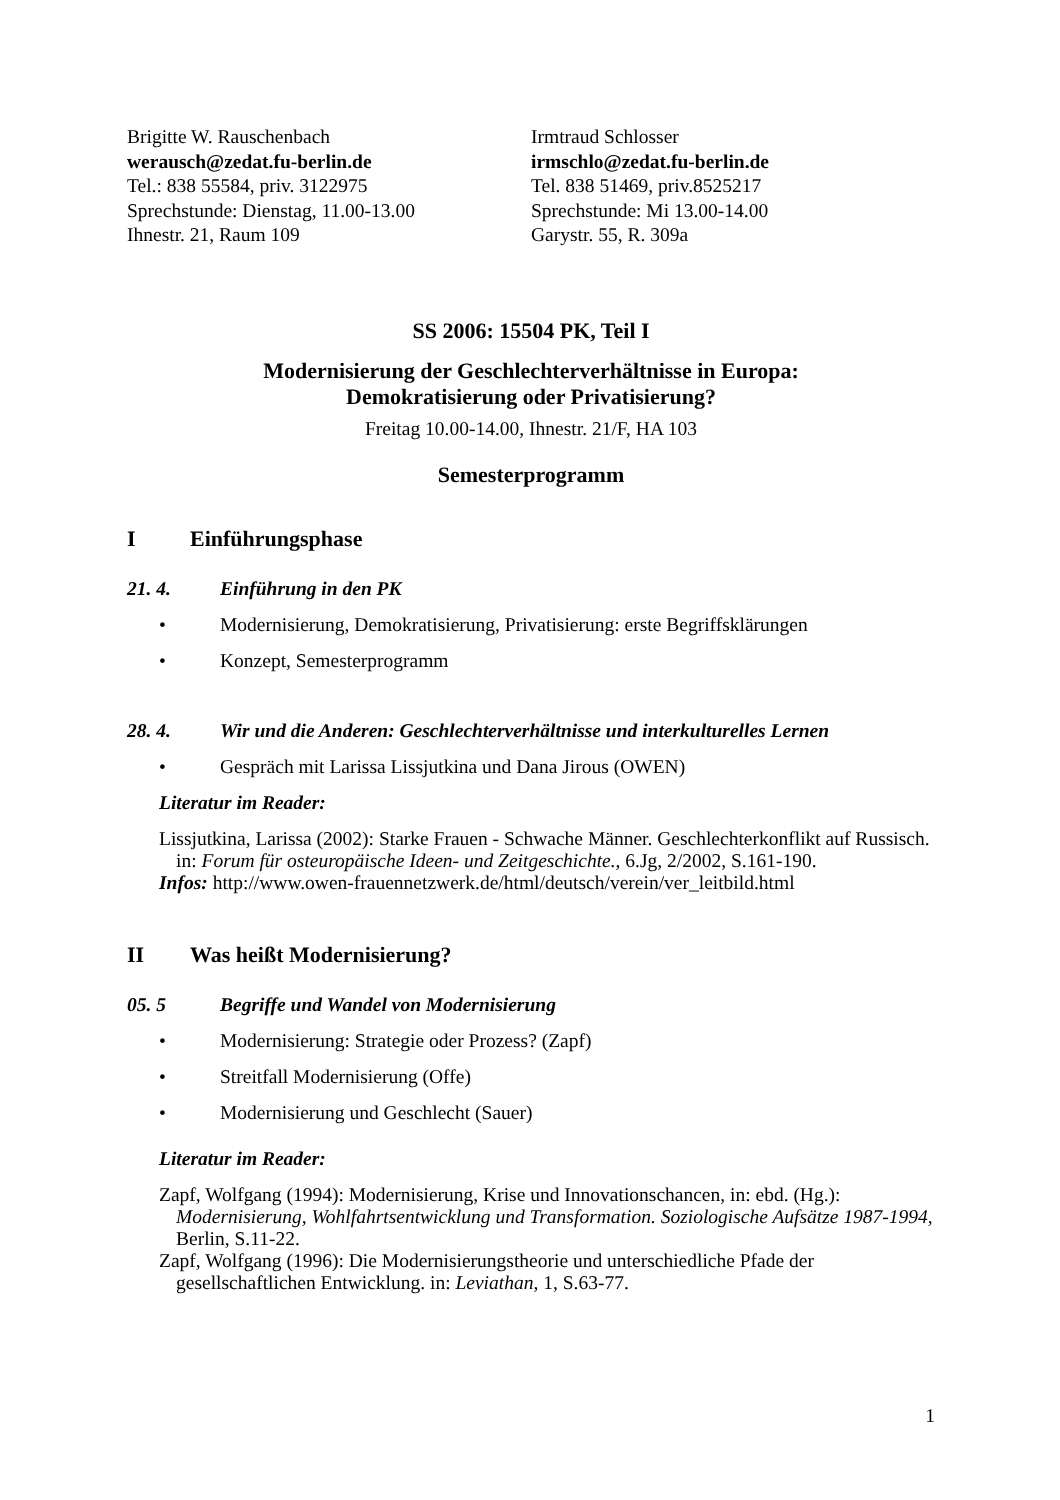Brigitte W. Rauschenbach
werausch@zedat.fu-berlin.de
Tel.: 838 55584, priv. 3122975
Sprechstunde: Dienstag, 11.00-13.00
Ihnestr. 21, Raum 109
Irmtraud Schlosser
irmschlo@zedat.fu-berlin.de
Tel. 838 51469, priv.8525217
Sprechstunde: Mi 13.00-14.00
Garystr. 55, R. 309a
SS 2006: 15504 PK, Teil I
Modernisierung der Geschlechterverhältnisse in Europa:
Demokratisierung oder Privatisierung?
Freitag 10.00-14.00, Ihnestr. 21/F, HA 103
Semesterprogramm
I Einführungsphase
21. 4. Einführung in den PK
• Modernisierung, Demokratisierung, Privatisierung: erste Begriffsklärungen
• Konzept, Semesterprogramm
28. 4. Wir und die Anderen: Geschlechterverhältnisse und interkulturelles Lernen
• Gespräch mit Larissa Lissjutkina und Dana Jirous (OWEN)
Literatur im Reader:
Lissjutkina, Larissa (2002): Starke Frauen - Schwache Männer. Geschlechterkonflikt auf Russisch. in: Forum für osteuropäische Ideen- und Zeitgeschichte., 6.Jg, 2/2002, S.161-190.
Infos: http://www.owen-frauennetzwerk.de/html/deutsch/verein/ver_leitbild.html
II Was heißt Modernisierung?
05. 5 Begriffe und Wandel von Modernisierung
• Modernisierung: Strategie oder Prozess? (Zapf)
• Streitfall Modernisierung (Offe)
• Modernisierung und Geschlecht (Sauer)
Literatur im Reader:
Zapf, Wolfgang (1994): Modernisierung, Krise und Innovationschancen, in: ebd. (Hg.): Modernisierung, Wohlfahrtsentwicklung und Transformation. Soziologische Aufsätze 1987-1994, Berlin, S.11-22.
Zapf, Wolfgang (1996): Die Modernisierungstheorie und unterschiedliche Pfade der gesellschaftlichen Entwicklung. in: Leviathan, 1, S.63-77.
1